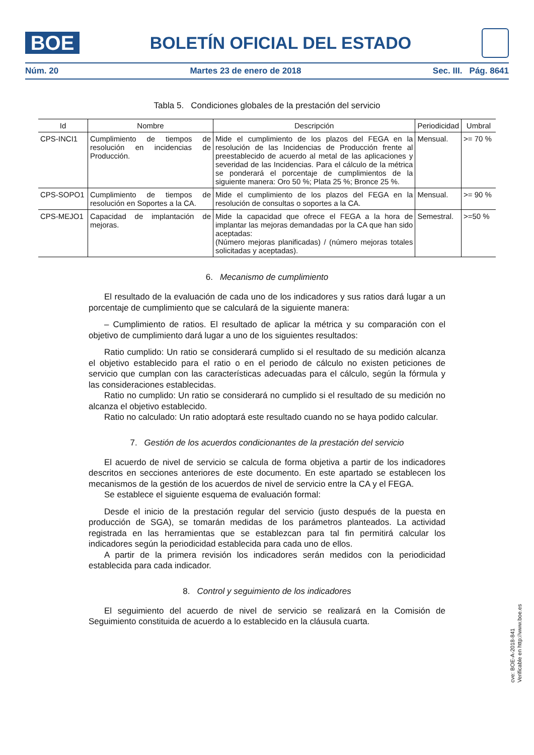BOE
BOLETÍN OFICIAL DEL ESTADO
Núm. 20 Martes 23 de enero de 2018 Sec. III. Pág. 8641
Tabla 5. Condiciones globales de la prestación del servicio
| Id | Nombre | Descripción | Periodicidad | Umbral |
| --- | --- | --- | --- | --- |
| CPS-INCI1 | Cumplimiento de tiempos de resolución en incidencias de Producción. | Mide el cumplimiento de los plazos del FEGA en la resolución de las Incidencias de Producción frente al preestablecido de acuerdo al metal de las aplicaciones y severidad de las Incidencias. Para el cálculo de la métrica se ponderará el porcentaje de cumplimientos de la siguiente manera: Oro 50 %; Plata 25 %; Bronce 25 %. | Mensual. | >= 70 % |
| CPS-SOPO1 | Cumplimiento de tiempos de resolución en Soportes a la CA. | Mide el cumplimiento de los plazos del FEGA en la resolución de consultas o soportes a la CA. | Mensual. | >= 90 % |
| CPS-MEJO1 | Capacidad de implantación de mejoras. | Mide la capacidad que ofrece el FEGA a la hora de implantar las mejoras demandadas por la CA que han sido aceptadas: (Número mejoras planificadas) / (número mejoras totales solicitadas y aceptadas). | Semestral. | >=50 % |
6. Mecanismo de cumplimiento
El resultado de la evaluación de cada uno de los indicadores y sus ratios dará lugar a un porcentaje de cumplimiento que se calculará de la siguiente manera:
– Cumplimiento de ratios. El resultado de aplicar la métrica y su comparación con el objetivo de cumplimiento dará lugar a uno de los siguientes resultados:
Ratio cumplido: Un ratio se considerará cumplido si el resultado de su medición alcanza el objetivo establecido para el ratio o en el periodo de cálculo no existen peticiones de servicio que cumplan con las características adecuadas para el cálculo, según la fórmula y las consideraciones establecidas.
Ratio no cumplido: Un ratio se considerará no cumplido si el resultado de su medición no alcanza el objetivo establecido.
Ratio no calculado: Un ratio adoptará este resultado cuando no se haya podido calcular.
7. Gestión de los acuerdos condicionantes de la prestación del servicio
El acuerdo de nivel de servicio se calcula de forma objetiva a partir de los indicadores descritos en secciones anteriores de este documento. En este apartado se establecen los mecanismos de la gestión de los acuerdos de nivel de servicio entre la CA y el FEGA.
Se establece el siguiente esquema de evaluación formal:
Desde el inicio de la prestación regular del servicio (justo después de la puesta en producción de SGA), se tomarán medidas de los parámetros planteados. La actividad registrada en las herramientas que se establezcan para tal fin permitirá calcular los indicadores según la periodicidad establecida para cada uno de ellos.
A partir de la primera revisión los indicadores serán medidos con la periodicidad establecida para cada indicador.
8. Control y seguimiento de los indicadores
El seguimiento del acuerdo de nivel de servicio se realizará en la Comisión de Seguimiento constituida de acuerdo a lo establecido en la cláusula cuarta.
cve: BOE-A-2018-841
Verificable en http://www.boe.es